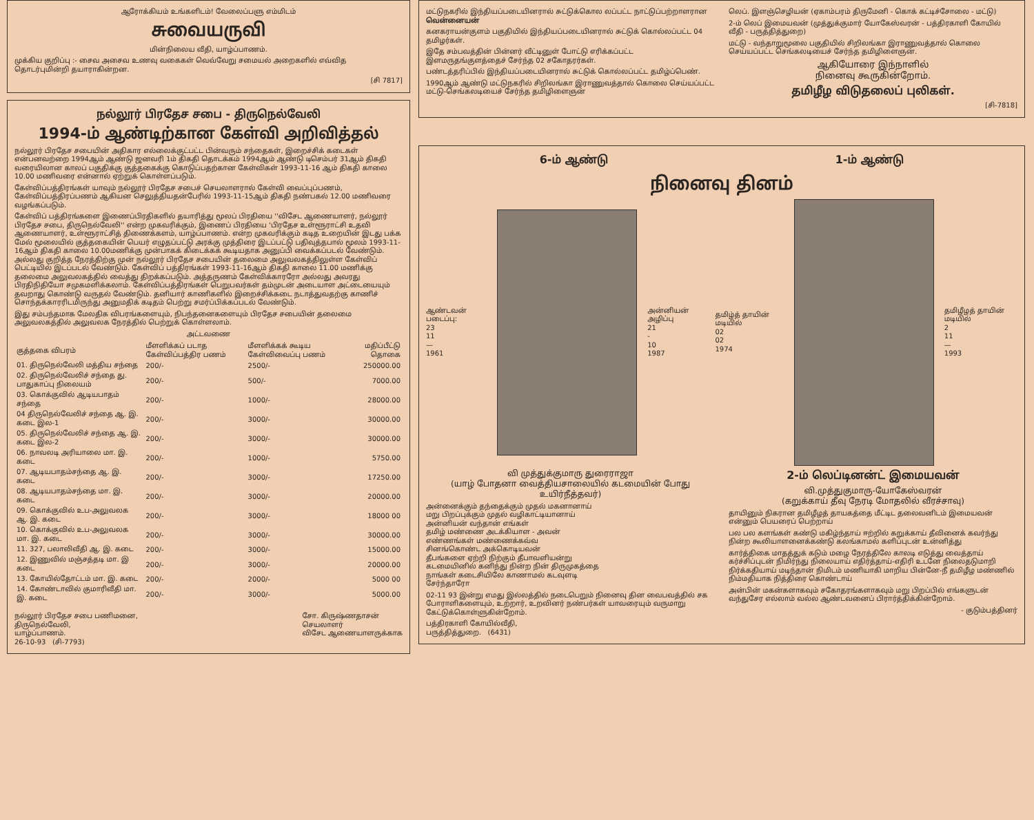ஆரோக்கியம் உங்களிடம்! வேலைப்பளு எம்மிடம்
சுவையருவி
மின்நிலைய வீதி, யாழ்ப்பாணம்.
முக்கிய குறிப்பு :- சைவ அசைவ உணவு வகைகள் வெவ்வேறு சமையல் அறைகளில் எவ்வித தொடர்புமின்றி தயாராகின்றன.
[சி 7817]
நல்லூர் பிரதேச சபை - திருநெல்வேலி
1994-ம் ஆண்டிற்கான கேள்வி அறிவித்தல்
நல்லூர் பிரதேச சபையின் அதிகார எல்லைக்குட்பட்ட பின்வரும் சந்தைகள், இறைச்சிக் கடைகள் என்பனவற்றை 1994ஆம் ஆண்டு ஜனவரி 1ம் திகதி தொடக்கம் 1994ஆம் ஆண்டு டிசெம்பர் 31ஆம் திகதி வரையிலான காலப் பகுதிக்கு குத்தகைக்கு கொடுப்பதற்கான கேள்விகள் 1993-11-16 ஆம் திகதி காலை 10.00 மணிவரை என்னால் ஏற்றுக் கொள்ளப்படும்.
கேள்விப்பத்திரங்கள் யாவும் நல்லூர் பிரதேச சபைச் செயலாளரால் கேள்வி வைப்புப்பணம், கேள்விப்பத்திரப்பணம் ஆகியன செலுத்தியதன்பேரில் 1993-11-15ஆம் திகதி நண்பகல் 12.00 மணிவரை வழங்கப்படும்.
கேள்விப் பத்திரங்களை இணைப்பிரதிகளில் தயாரித்து மூலப் பிரதியை ''விசேட ஆணையாளர், நல்லூர் பிரதேச சபை, திருநெல்வேலி'' என்ற முகவரிக்கும், இணைப் பிரதியை 'பிரதேச உள்ளூராட்சி உதவி ஆணையாளர், உள்ளூராட்சித் திணைக்களம், யாழ்ப்பாணம். என்ற முகவரிக்கும் கடித உறையின் இடது பக்க மேல் மூலையில் குத்தகையின் பெயர் எழுதப்பட்டு அரக்கு முத்திரை இடப்பட்டு பதிவுத்தபால் மூலம் 1993-11-16ஆம் திகதி காலை 10.00மணிக்கு முன்பாகக் கிடைக்கக் கூடியதாக அனுப்பி வைக்கப்படல் வேண்டும். அல்லது குறித்த நேரத்திற்கு முன் நல்லூர் பிரதேச சபையின் தலைமை அலுவலகத்திலுள்ள கேள்விப் பெட்டியில் இடப்படல் வேண்டும். கேள்விப் பத்திரங்கள் 1993-11-16ஆம் திகதி காலை 11.00 மணிக்கு தலைமை அலுவலகத்தில் வைத்து திறக்கப்படும். அத்தருணம் கேள்விக்காரரோ அல்லது அவரது பிரதிநிதியோ சமுகமளிக்கலாம். கேள்விப்பத்திரங்கள் பெறுபவர்கள் தம்முடன் அடையாள அட்டையையும் தவறாது கொண்டு வருதல் வேண்டும். தனியார் காணிகளில் இறைச்சிக்கடை நடாத்துவதற்கு காணிச் சொந்தக்காரரிடமிருந்து அனுமதிக் கடிதம் பெற்று சமர்ப்பிக்கப்படல் வேண்டும்.
இது சம்பந்தமாக மேலதிக விபரங்களையும், நிபந்தனைகளையும் பிரதேச சபையின் தலைமை அலுவலகத்தில் அலுவலக நேரத்தில் பெற்றுக் கொள்ளலாம்.
அட்டவணை
| குத்தகை விபரம் | மீளளிக்கப் படாத கேள்விப்பத்திர பணம் | மீளளிக்கக் கூடிய கேள்விவைப்பு பணம் | மதிப்பீட்டு தொகை |
| --- | --- | --- | --- |
| 01. திருநெல்வேலி மத்திய சந்தை | 200/- | 2500/- | 250000.00 |
| 02. திருநெல்வேலிச் சந்தை து. பாதுகாப்பு நிலையம் | 200/- | 500/- | 7000.00 |
| 03. கொக்குவில் ஆடியபாதம் சந்தை | 200/- | 1000/- | 28000.00 |
| 04 திருநெல்வேலிச் சந்தை ஆ. இ. கடை இல-1 | 200/- | 3000/- | 30000.00 |
| 05. திருநெல்வேலிச் சந்தை ஆ. இ. கடை இல-2 | 200/- | 3000/- | 30000.00 |
| 06. நாவலடி அரியாலை மா. இ. கடை | 200/- | 1000/- | 5750.00 |
| 07. ஆடியபாதம்சந்தை ஆ. இ. கடை | 200/- | 3000/- | 17250.00 |
| 08. ஆடியபாதம்சந்தை மா. இ. கடை | 200/- | 3000/- | 20000.00 |
| 09. கொக்குவில் உப-அலுவலக ஆ. இ. கடை | 200/- | 3000/- | 18000 00 |
| 10. கொக்குவில் உப-அலுவலக மா. இ. கடை | 200/- | 3000/- | 30000.00 |
| 11. 327, பலாலிவீதி ஆ. இ. கடை | 200/- | 3000/- | 15000.00 |
| 12. இணுவில் மஞ்சத்தடி மா. இ கடை | 200/- | 3000/- | 20000.00 |
| 13. கோயில்தோட்டம் மா. இ. கடை | 200/- | 2000/- | 5000 00 |
| 14. கோண்டாவில் குமாரிவீதி மா. இ. கடை | 200/- | 3000/- | 5000.00 |
நல்லூர் பிரதேச சபை பணிமனை,
திருநெல்வேலி,
யாழ்ப்பாணம்.
26-10-93 (சி-7793)
சோ. கிருஷ்ணதாசன்
செயலாளர்
விசேட ஆணையாளருக்காக
மட்டுநகரில் இந்தியப்படையினரால் சுட்டுக்கொல லப்பட்ட நாட்டுப்பற்றாளரான வென்னையன்
கனகராயன்குளம் பகுதியில் இந்தியப்படையினரால் சுட்டுக் கொல்லப்பட்ட 04 தமிழர்கள்.
இதே சம்பவத்தின் பின்னர் வீட்டினுள் போட்டு எரிக்கப்பட்ட இளமருதங்குளத்தைச் சேர்ந்த 02 சகோதரர்கள்.
பண்டத்தரிப்பில் இந்தியப்படையினரால் சுட்டுக் கொல்லப்பட்ட தமிழ்ப்பெண்.
1990ஆம் ஆண்டு மட்டுநகரில் சிறிலங்கா இராணுவத்தால் கொலை செய்யப்பட்ட மட்டு-செங்கலடியைச் சேர்ந்த தமிழிளைஞன்
லெப். இளஞ்செழியன் (ஏகாம்பரம் திருமேனி - கொக் கட்டிச்சோலை - மட்டு)
2-ம் லெப் இமையவன் (முத்துக்குமார் யோகேஸ்வரன் - பத்திரகாளி கோயில் வீதி - பருத்தித்துறை)
மட்டு - வந்தாறுமூலை பகுதியில் சிறிலங்கா இராணுவத்தால் கொலை செய்யப்பட்ட செங்கலடியைச் சேர்ந்த தமிழிளைஞன்.
ஆகியோரை இந்நாளில்
நினைவு கூருகின்றோம்.
தமிழீழ விடுதலைப் புலிகள்.
[சி-7818]
6-ம் ஆண்டு 1-ம் ஆண்டு
நினைவு தினம்
ஆண்டவன் படைப்பு:
23
11
—
1961
அன்னியன் அழிப்பு
21
-
10
1987
தமிழ்த் தாயின் மடியில்
02
02
1974
தமிழீழத் தாயின் மடியில்
2
11
—
1993
வி முத்துக்குமாரு துரைராஜா
(யாழ் போதனா வைத்தியசாலையில் கடமையின் போது உயிர்நீத்தவர்)
அன்னைக்கும் தந்தைக்கும் முதல் மகனானாய்
மறு பிறப்புக்கும் முதல் வழிகாட்டியானாய்
அன்னியன் வந்தான் எங்கள்
தமிழ் மண்ணை அடக்கியாள - அவன்
எண்ணங்கள் மண்ணைக்கவ்வ
சினங்கொண்ட அக்கொடியவன்
தீபங்களை ஏற்றி நிற்கும் தீபாவளியன்று
கடமையினில் கனிந்து நின்ற நின் திருமுகத்தை
நாங்கள் கடைசியிலே காணாமல் கடவுளடி
சேர்ந்தாரோ
02-11 93 இன்று எமது இல்லத்தில் நடைபெறும் நினைவு தின வைபவத்தில் சக போராளிகளையும், உற்றார், உறவினர் நண்பர்கள் யாவரையும் வருமாறு கேட்டுக்கொள்ளுகின்றோம்.
பத்திரகாளி கோயில்வீதி,
பருத்தித்துறை. (6431)
2-ம் லெப்டினன்ட் இமையவன்
வி.முத்துகுமாரு-யோகேஸ்வரன்
(கறுக்காய் தீவு நேரடி மோதலில் வீரச்சாவு)
தாயினும் நிகரான தமிழீழத் தாயகத்தை மீட்டிட தலைவனிடம் இமையவன் என்னும் பெயரைப் பெற்றாய்
பல பல களங்கள் கண்டு மகிழ்ந்தாய் ஈற்றில் கறுக்காய் தீவினைக் கவர்ந்து நின்ற கூலியாளனைக்கண்டு கலங்காமல் களிப்புடன் உன்னித்து
கார்த்திகை மாதத்துக் கடும் மழை நேரத்திலே காலடி எடுத்து வைத்தாய் கர்ச்சிப்புடன் நிமிர்ந்து நிலையாய் எதிர்த்தாய்-எதிரி உடனே நிலைதடுமாறி நிர்க்கதியாய் மடிந்தான் நிமிடம் மணியாகி மாறிய பின்னே-நீ தமிழீழ மண்ணில் நிம்மதியாக நித்திரை கொண்டாய்
அன்பின் மகன்களாகவும் சகோதரங்களாகவும் மறு பிறப்பில் எங்களுடன் வந்துசேர எல்லாம் வல்ல ஆண்டவனைப் பிரார்த்திக்கின்றோம்.
- குடும்பத்தினர்